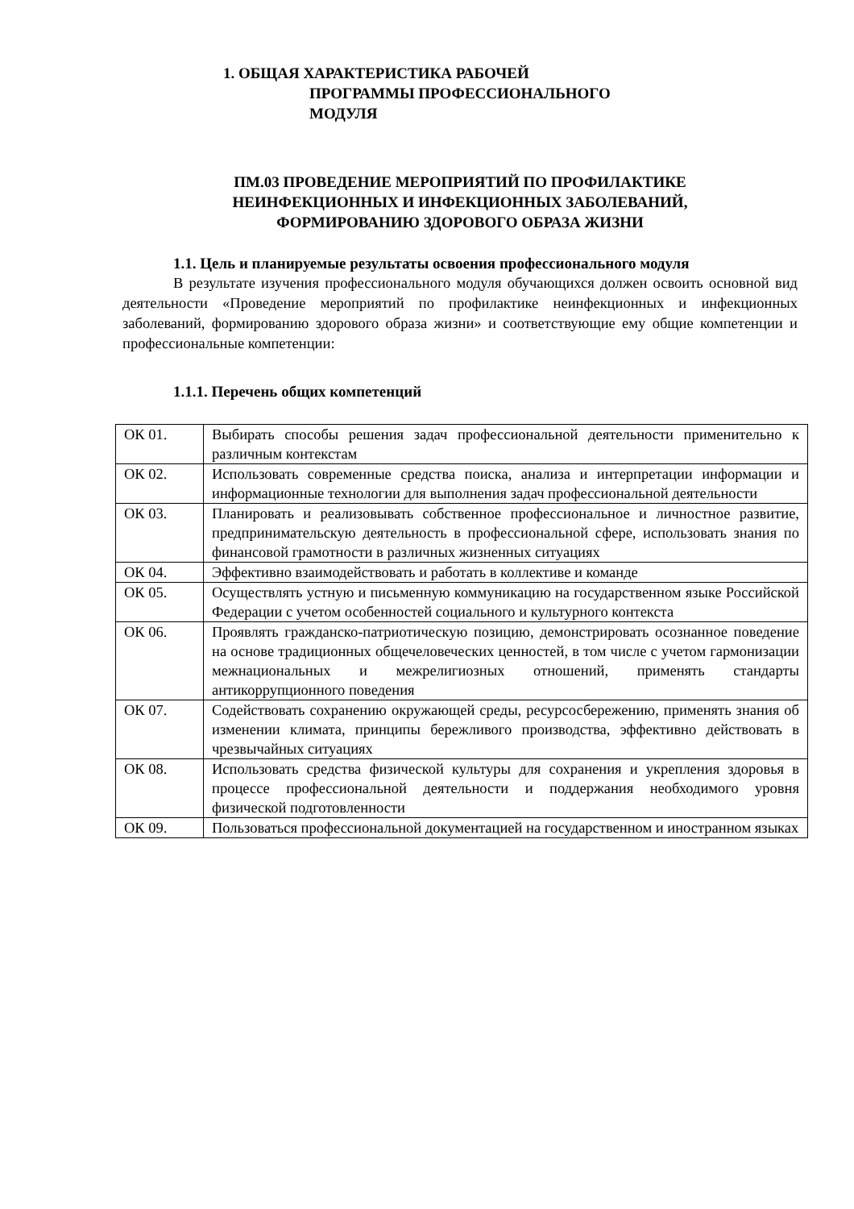1. ОБЩАЯ ХАРАКТЕРИСТИКА РАБОЧЕЙ
ПРОГРАММЫ ПРОФЕССИОНАЛЬНОГО
МОДУЛЯ
ПМ.03 ПРОВЕДЕНИЕ МЕРОПРИЯТИЙ ПО ПРОФИЛАКТИКЕ
НЕИНФЕКЦИОННЫХ И ИНФЕКЦИОННЫХ ЗАБОЛЕВАНИЙ,
ФОРМИРОВАНИЮ ЗДОРОВОГО ОБРАЗА ЖИЗНИ
1.1. Цель и планируемые результаты освоения профессионального модуля
В результате изучения профессионального модуля обучающихся должен освоить основной вид деятельности «Проведение мероприятий по профилактике неинфекционных и инфекционных заболеваний, формированию здорового образа жизни» и соответствующие ему общие компетенции и профессиональные компетенции:
1.1.1. Перечень общих компетенций
| ОК 01. | Выбирать способы решения задач профессиональной деятельности применительно к различным контекстам |
| ОК 02. | Использовать современные средства поиска, анализа и интерпретации информации и информационные технологии для выполнения задач профессиональной деятельности |
| ОК 03. | Планировать и реализовывать собственное профессиональное и личностное развитие, предпринимательскую деятельность в профессиональной сфере, использовать знания по финансовой грамотности в различных жизненных ситуациях |
| ОК 04. | Эффективно взаимодействовать и работать в коллективе и команде |
| ОК 05. | Осуществлять устную и письменную коммуникацию на государственном языке Российской Федерации с учетом особенностей социального и культурного контекста |
| ОК 06. | Проявлять гражданско-патриотическую позицию, демонстрировать осознанное поведение на основе традиционных общечеловеческих ценностей, в том числе с учетом гармонизации межнациональных и межрелигиозных отношений, применять стандарты антикоррупционного поведения |
| ОК 07. | Содействовать сохранению окружающей среды, ресурсосбережению, применять знания об изменении климата, принципы бережливого производства, эффективно действовать в чрезвычайных ситуациях |
| ОК 08. | Использовать средства физической культуры для сохранения и укрепления здоровья в процессе профессиональной деятельности и поддержания необходимого уровня физической подготовленности |
| ОК 09. | Пользоваться профессиональной документацией на государственном и иностранном языках |